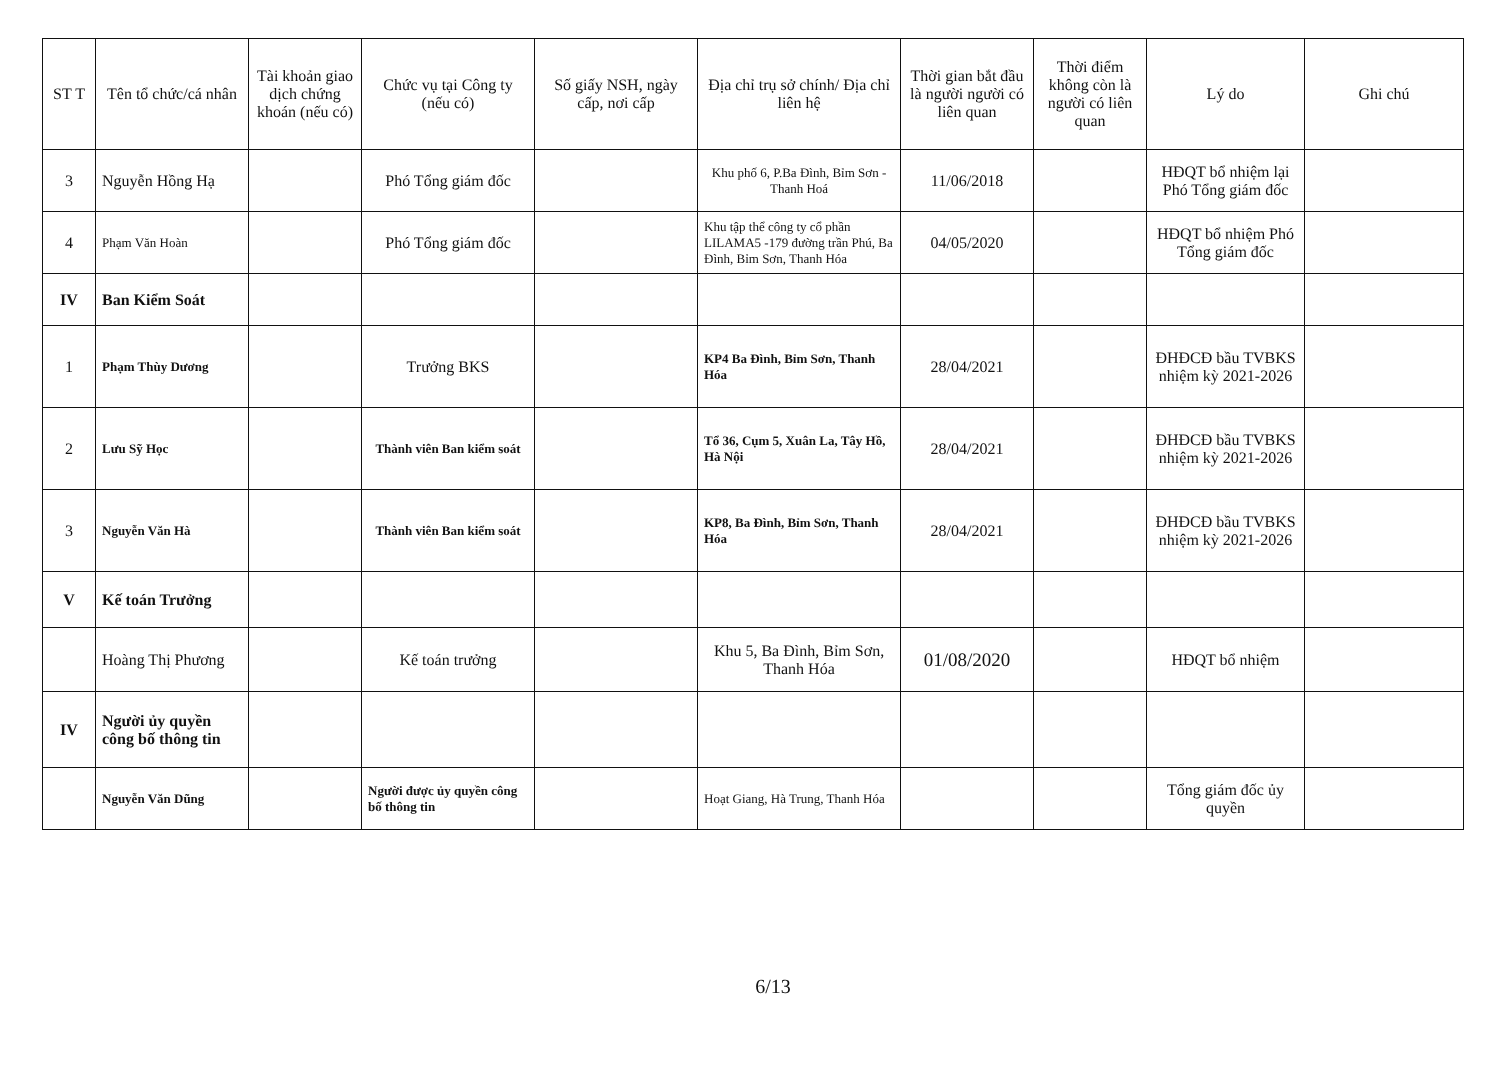| ST T | Tên tổ chức/cá nhân | Tài khoản giao dịch chứng khoán (nếu có) | Chức vụ tại Công ty (nếu có) | Số giấy NSH, ngày cấp, nơi cấp | Địa chỉ trụ sở chính/ Địa chỉ liên hệ | Thời gian bắt đầu là người người có liên quan | Thời điểm không còn là người có liên quan | Lý do | Ghi chú |
| --- | --- | --- | --- | --- | --- | --- | --- | --- | --- |
| 3 | Nguyễn Hồng Hạ | | Phó Tổng giám đốc | | Khu phố 6, P.Ba Đình, Bỉm Sơn - Thanh Hoá | 11/06/2018 | | HĐQT bổ nhiệm lại Phó Tổng giám đốc | |
| 4 | Phạm Văn Hoàn | | Phó Tổng giám đốc | | Khu tập thể công ty cổ phần LILAMA5 -179 đường trần Phú, Ba Đình, Bỉm Sơn, Thanh Hóa | 04/05/2020 | | HĐQT bổ nhiệm Phó Tổng giám đốc | |
| IV | Ban Kiểm Soát | | | | | | | | |
| 1 | Phạm Thùy Dương | | Trưởng BKS | | KP4 Ba Đình, Bỉm Sơn, Thanh Hóa | 28/04/2021 | | ĐHĐCĐ bầu TVBKS nhiệm kỳ 2021-2026 | |
| 2 | Lưu Sỹ Học | | Thành viên Ban kiểm soát | | Tổ 36, Cụm 5, Xuân La, Tây Hồ, Hà Nội | 28/04/2021 | | ĐHĐCĐ bầu TVBKS nhiệm kỳ 2021-2026 | |
| 3 | Nguyễn Văn Hà | | Thành viên Ban kiểm soát | | KP8, Ba Đình, Bỉm Sơn, Thanh Hóa | 28/04/2021 | | ĐHĐCĐ bầu TVBKS nhiệm kỳ 2021-2026 | |
| V | Kế toán Trưởng | | | | | | | | |
| | Hoàng Thị Phương | | Kế toán trưởng | | Khu 5, Ba Đình, Bỉm Sơn, Thanh Hóa | 01/08/2020 | | HĐQT bổ nhiệm | |
| IV | Người ủy quyền công bố thông tin | | | | | | | | |
| | Nguyễn Văn Dũng | | Người được ủy quyền công bố thông tin | | Hoạt Giang, Hà Trung, Thanh Hóa | | | Tổng giám đốc ủy quyền | |
6/13